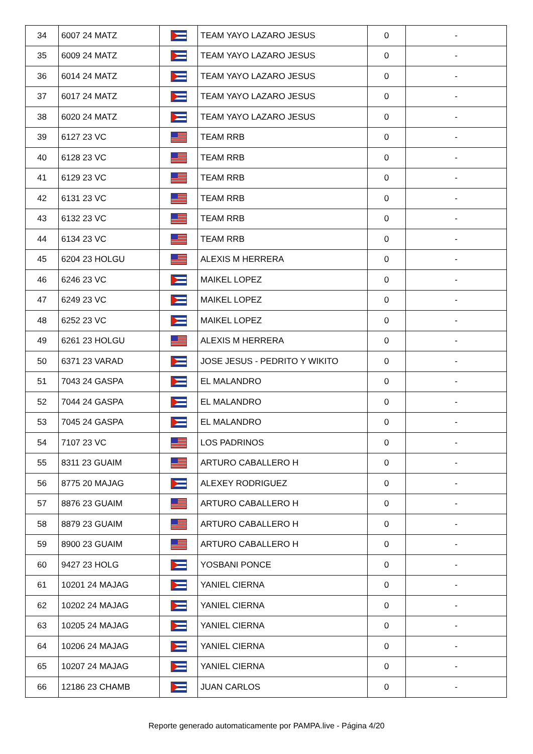| 34 | 6007 24 MATZ | | TEAM YAYO LAZARO JESUS | 0 | - |
| 35 | 6009 24 MATZ | | TEAM YAYO LAZARO JESUS | 0 | - |
| 36 | 6014 24 MATZ | | TEAM YAYO LAZARO JESUS | 0 | - |
| 37 | 6017 24 MATZ | | TEAM YAYO LAZARO JESUS | 0 | - |
| 38 | 6020 24 MATZ | | TEAM YAYO LAZARO JESUS | 0 | - |
| 39 | 6127 23 VC | | TEAM RRB | 0 | - |
| 40 | 6128 23 VC | | TEAM RRB | 0 | - |
| 41 | 6129 23 VC | | TEAM RRB | 0 | - |
| 42 | 6131 23 VC | | TEAM RRB | 0 | - |
| 43 | 6132 23 VC | | TEAM RRB | 0 | - |
| 44 | 6134 23 VC | | TEAM RRB | 0 | - |
| 45 | 6204 23 HOLGU | | ALEXIS M HERRERA | 0 | - |
| 46 | 6246 23 VC | | MAIKEL LOPEZ | 0 | - |
| 47 | 6249 23 VC | | MAIKEL LOPEZ | 0 | - |
| 48 | 6252 23 VC | | MAIKEL LOPEZ | 0 | - |
| 49 | 6261 23 HOLGU | | ALEXIS M HERRERA | 0 | - |
| 50 | 6371 23 VARAD | | JOSE JESUS - PEDRITO Y WIKITO | 0 | - |
| 51 | 7043 24 GASPA | | EL MALANDRO | 0 | - |
| 52 | 7044 24 GASPA | | EL MALANDRO | 0 | - |
| 53 | 7045 24 GASPA | | EL MALANDRO | 0 | - |
| 54 | 7107 23 VC | | LOS PADRINOS | 0 | - |
| 55 | 8311 23 GUAIM | | ARTURO CABALLERO H | 0 | - |
| 56 | 8775 20 MAJAG | | ALEXEY RODRIGUEZ | 0 | - |
| 57 | 8876 23 GUAIM | | ARTURO CABALLERO H | 0 | - |
| 58 | 8879 23 GUAIM | | ARTURO CABALLERO H | 0 | - |
| 59 | 8900 23 GUAIM | | ARTURO CABALLERO H | 0 | - |
| 60 | 9427 23 HOLG | | YOSBANI PONCE | 0 | - |
| 61 | 10201 24 MAJAG | | YANIEL CIERNA | 0 | - |
| 62 | 10202 24 MAJAG | | YANIEL CIERNA | 0 | - |
| 63 | 10205 24 MAJAG | | YANIEL CIERNA | 0 | - |
| 64 | 10206 24 MAJAG | | YANIEL CIERNA | 0 | - |
| 65 | 10207 24 MAJAG | | YANIEL CIERNA | 0 | - |
| 66 | 12186 23 CHAMB | | JUAN CARLOS | 0 | - |
Reporte generado automaticamente por PAMPA.live - Página 4/20